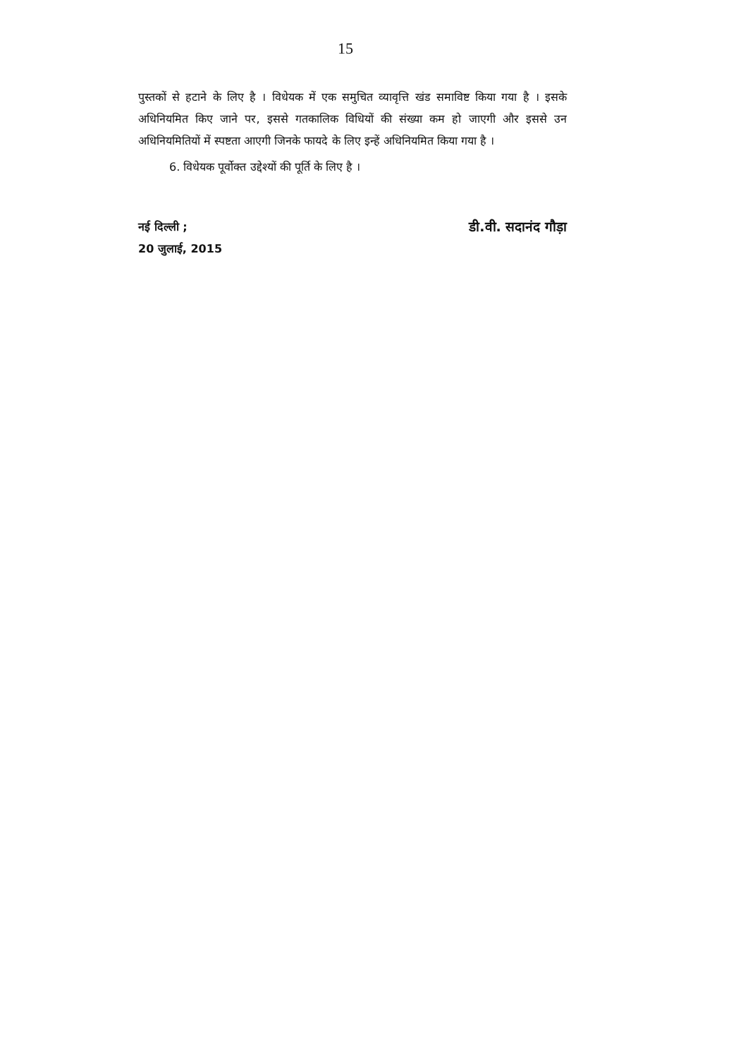15
पुस्तकों से हटाने के लिए है । विधेयक में एक समुचित व्यावृत्ति खंड समाविष्ट किया गया है । इसके अधिनियमित किए जाने पर, इससे गतकालिक विधियों की संख्या कम हो जाएगी और इससे उन अधिनियमितियों में स्पष्टता आएगी जिनके फायदे के लिए इन्हें अधिनियमित किया गया है ।
6. विधेयक पूर्वोक्त उद्देश्यों की पूर्ति के लिए है ।
नई दिल्ली ; डी.वी. सदानंद गौड़ा
20 जुलाई, 2015